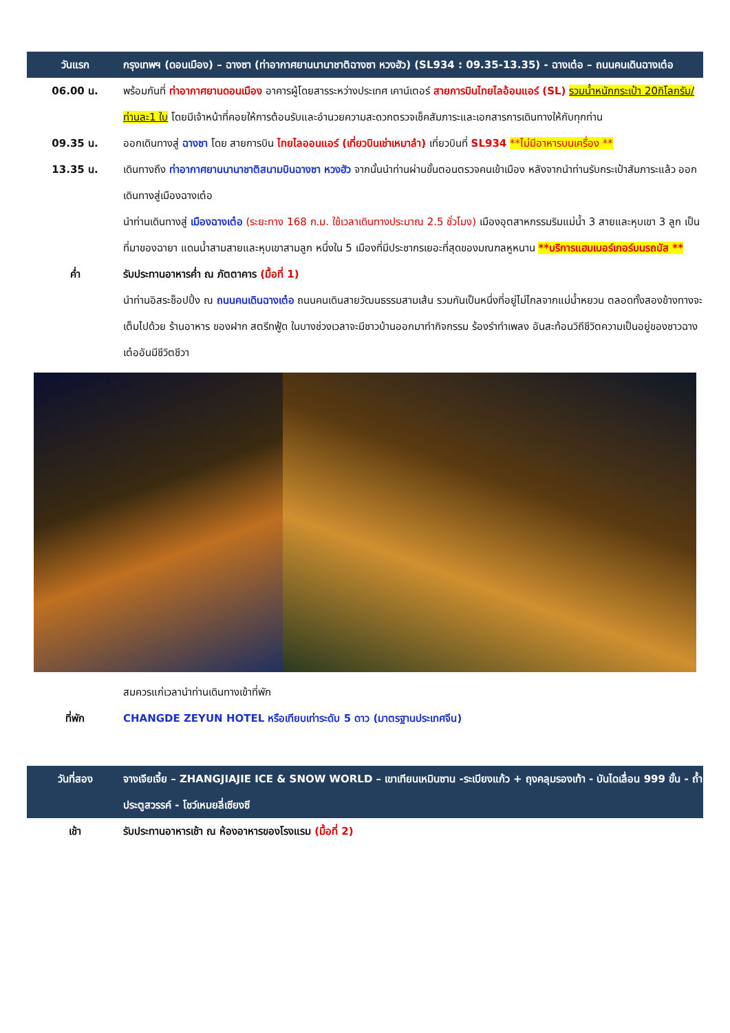| วันแรก | กรุงเทพฯ (ดอนเมือง) – ฉางซา (ท่าอากาศยานนานาชาติฉางซา หวงฮัว) (SL934 : 09.35-13.35) - ฉางเต๋อ – ถนนคนเดินฉางเต๋อ |
| 06.00 น. | พร้อมกันที่ ท่าอากาศยานดอนเมือง อาคารผู้โดยสารระหว่างประเทศ เคาน์เตอร์ สายการบินไทยไลอ้อนแอร์ (SL) รวมน้ำหนักกระเป๋า 20กิโลกรัม/ท่านละ1 ใบ โดยมีเจ้าหน้าที่คอยให้การต้อนรับและอำนวยความสะดวกตรวจเช็คสัมภาระและเอกสารการเดินทางให้กับทุกท่าน |
| 09.35 น. | ออกเดินทางสู่ ฉางซา โดย สายการบิน ไทยไลออนแอร์ (เที่ยวบินเช่าเหมาลำ) เที่ยวบินที่ SL934 **ไม่มีอาหารบนเครื่อง ** |
| 13.35 น. | เดินทางถึง ท่าอากาศยานนานาชาติสนามบินฉางซา หวงฮัว จากนั้นนำท่านผ่านขั้นตอนตรวจคนเข้าเมือง หลังจากนำท่านรับกระเป๋าสัมภาระแล้ว ออกเดินทางสู่เมืองฉางเต๋อ นำท่านเดินทางสู่ เมืองฉางเต๋อ (ระยะทาง 168 ก.ม. ใช้เวลาเดินทางประมาณ 2.5 ชั่วโมง) เมืองอุตสาหกรรมริมแม่น้ำ 3 สายและหุบเขา 3 ลูก เป็นที่มาของฉายา แดนน้ำสามสายและหุบเขาสามลูก หนึ่งใน 5 เมืองที่มีประชากรเยอะที่สุดของมณฑลหูหนาน **บริการแฮมเบอร์เกอร์บนรถบัส ** |
| ค่ำ | รับประทานอาหารค่ำ ณ ภัตตาคาร (มื้อที่ 1) นำท่านอิสระช็อปปิ้ง ณ ถนนคนเดินฉางเต๋อ ถนนคนเดินสายวัฒนธรรมสามเส้น รวมกันเป็นหนึ่งที่อยู่ไม่ไกลจากแม่น้ำหยวน ตลอดทั้งสองข้างทางจะเต็มไปด้วย ร้านอาหาร ของฝาก สตรีทฟู้ด ในบางช่วงเวลาจะมีชาวบ้านออกมาทำกิจกรรม ร้องรำทำเพลง อันสะท้อนวิถีชีวิตความเป็นอยู่ของชาวฉางเต๋ออันมีชีวิตชีวา |
| | สมควรแก่เวลานำท่านเดินทางเข้าที่พัก |
| ที่พัก | CHANGDE ZEYUN HOTEL หรือเทียบเท่าระดับ 5 ดาว (มาตรฐานประเทศจีน) |
| วันที่สอง | จางเจียเจี้ย – ZHANGJIAJIE ICE & SNOW WORLD – เขาเทียนเหมินซาน -ระเบียงแก้ว + ถุงคลุมรองเท้า - บันไดเลื่อน 999 ขั้น - ถ้ำประตูสวรรค์ - โชว์เหมยลี่เซียงซี |
| เช้า | รับประทานอาหารเช้า ณ ห้องอาหารของโรงแรม (มื้อที่ 2) |